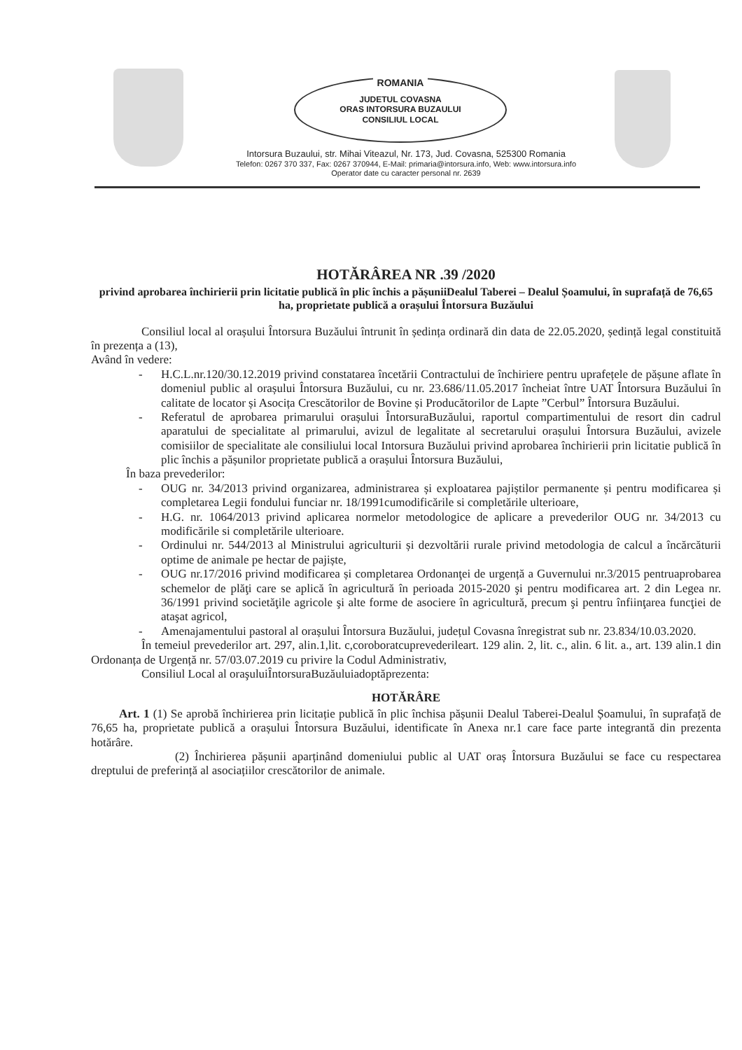ROMANIA
JUDETUL COVASNA
ORAS INTORSURA BUZAULUI
CONSILIUL LOCAL
Intorsura Buzaului, str. Mihai Viteazul, Nr. 173, Jud. Covasna, 525300 Romania
Telefon: 0267 370 337, Fax: 0267 370944, E-Mail: primaria@intorsura.info, Web: www.intorsura.info
Operator date cu caracter personal nr. 2639
HOTĂRÂREA NR .39 /2020
privind aprobarea închirierii prin licitatie publică în plic închis a pășuniiDealul Taberei – Dealul Șoamului, în suprafață de 76,65 ha, proprietate publică a orașului Întorsura Buzăului
Consiliul local al orașului Întorsura Buzăului întrunit în ședința ordinară din data de 22.05.2020, ședință legal constituită în prezența a (13),
Având în vedere:
- H.C.L.nr.120/30.12.2019 privind constatarea încetării Contractului de închiriere pentru uprafețele de pășune aflate în domeniul public al orașului Întorsura Buzăului, cu nr. 23.686/11.05.2017 încheiat între UAT Întorsura Buzăului în calitate de locator și Asocița Crescătorilor de Bovine și Producătorilor de Lapte ”Cerbul” Întorsura Buzăului.
- Referatul de aprobarea primarului orașului ÎntorsuraBuzăului, raportul compartimentului de resort din cadrul aparatului de specialitate al primarului, avizul de legalitate al secretarului orașului Întorsura Buzăului, avizele comisiilor de specialitate ale consiliului local Intorsura Buzăului privind aprobarea închirierii prin licitatie publică în plic închis a pășunilor proprietate publică a orașului Întorsura Buzăului,
În baza prevederilor:
- OUG nr. 34/2013 privind organizarea, administrarea și exploatarea pajiștilor permanente și pentru modificarea și completarea Legii fondului funciar nr. 18/1991cumodificările si completările ulterioare,
- H.G. nr. 1064/2013 privind aplicarea normelor metodologice de aplicare a prevederilor OUG nr. 34/2013 cu modificările si completările ulterioare.
- Ordinului nr. 544/2013 al Ministrului agriculturii și dezvoltării rurale privind metodologia de calcul a încărcăturii optime de animale pe hectar de pajiște,
- OUG nr.17/2016 privind modificarea și completarea Ordonanţei de urgență a Guvernului nr.3/2015 pentruaprobarea schemelor de plăţi care se aplică în agricultură în perioada 2015-2020 şi pentru modificarea art. 2 din Legea nr. 36/1991 privind societăţile agricole şi alte forme de asociere în agricultură, precum şi pentru înfiinţarea funcţiei de ataşat agricol,
- Amenajamentului pastoral al orașului Întorsura Buzăului, județul Covasna înregistrat sub nr. 23.834/10.03.2020.
În temeiul prevederilor art. 297, alin.1,lit. c,coroboratcuprevederileart. 129 alin. 2, lit. c., alin. 6 lit. a., art. 139 alin.1 din Ordonanța de Urgență nr. 57/03.07.2019 cu privire la Codul Administrativ,
Consiliul Local al oraşuluiÎntorsuraBuzăuluiadoptăprezenta:
HOTĂRÂRE
Art. 1 (1) Se aprobă închirierea prin licitație publică în plic închisa pășunii Dealul Taberei-Dealul Șoamului, în suprafață de 76,65 ha, proprietate publică a orașului Întorsura Buzăului, identificate în Anexa nr.1 care face parte integrantă din prezenta hotărâre.
(2) Închirierea pășunii aparținând domeniului public al UAT oraș Întorsura Buzăului se face cu respectarea dreptului de preferință al asociațiilor crescătorilor de animale.